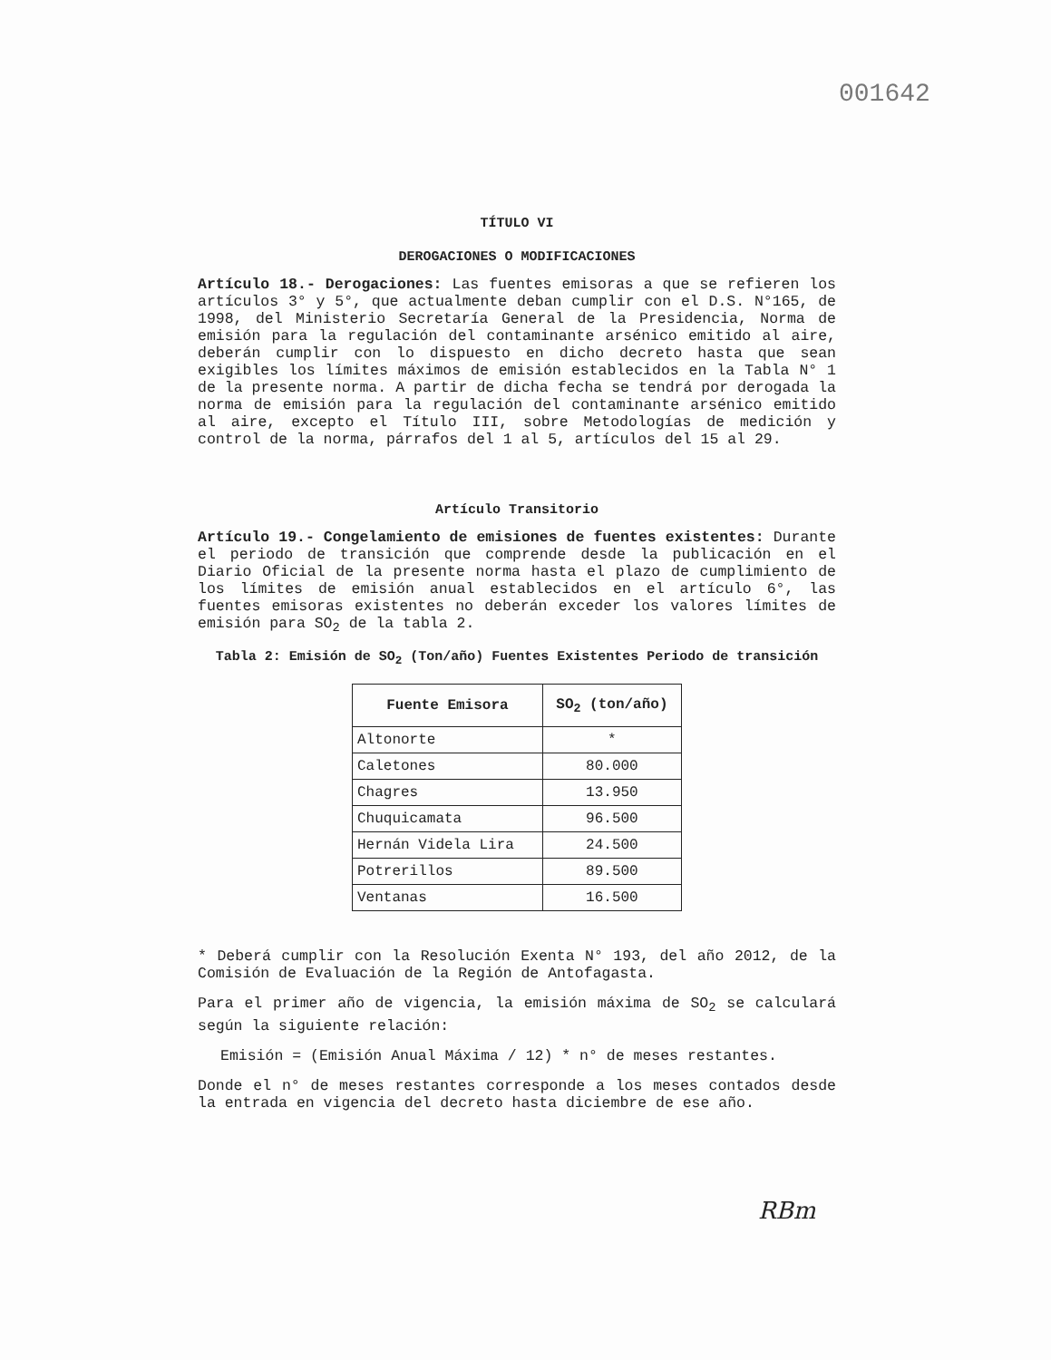001642
TÍTULO VI
DEROGACIONES O MODIFICACIONES
Artículo 18.- Derogaciones: Las fuentes emisoras a que se refieren los artículos 3° y 5°, que actualmente deban cumplir con el D.S. N°165, de 1998, del Ministerio Secretaría General de la Presidencia, Norma de emisión para la regulación del contaminante arsénico emitido al aire, deberán cumplir con lo dispuesto en dicho decreto hasta que sean exigibles los límites máximos de emisión establecidos en la Tabla N° 1 de la presente norma. A partir de dicha fecha se tendrá por derogada la norma de emisión para la regulación del contaminante arsénico emitido al aire, excepto el Título III, sobre Metodologías de medición y control de la norma, párrafos del 1 al 5, artículos del 15 al 29.
Artículo Transitorio
Artículo 19.- Congelamiento de emisiones de fuentes existentes: Durante el periodo de transición que comprende desde la publicación en el Diario Oficial de la presente norma hasta el plazo de cumplimiento de los límites de emisión anual establecidos en el artículo 6°, las fuentes emisoras existentes no deberán exceder los valores límites de emisión para SO<sub>2</sub> de la tabla 2.
Tabla 2: Emisión de SO<sub>2</sub> (Ton/año) Fuentes Existentes Periodo de transición
| Fuente Emisora | SO<sub>2</sub> (ton/año) |
| --- | --- |
| Altonorte | * |
| Caletones | 80.000 |
| Chagres | 13.950 |
| Chuquicamata | 96.500 |
| Hernán Videla Lira | 24.500 |
| Potrerillos | 89.500 |
| Ventanas | 16.500 |
* Deberá cumplir con la Resolución Exenta N° 193, del año 2012, de la Comisión de Evaluación de la Región de Antofagasta.
Para el primer año de vigencia, la emisión máxima de SO<sub>2</sub> se calculará según la siguiente relación:
Emisión = (Emisión Anual Máxima / 12) * n° de meses restantes.
Donde el n° de meses restantes corresponde a los meses contados desde la entrada en vigencia del decreto hasta diciembre de ese año.
RBm